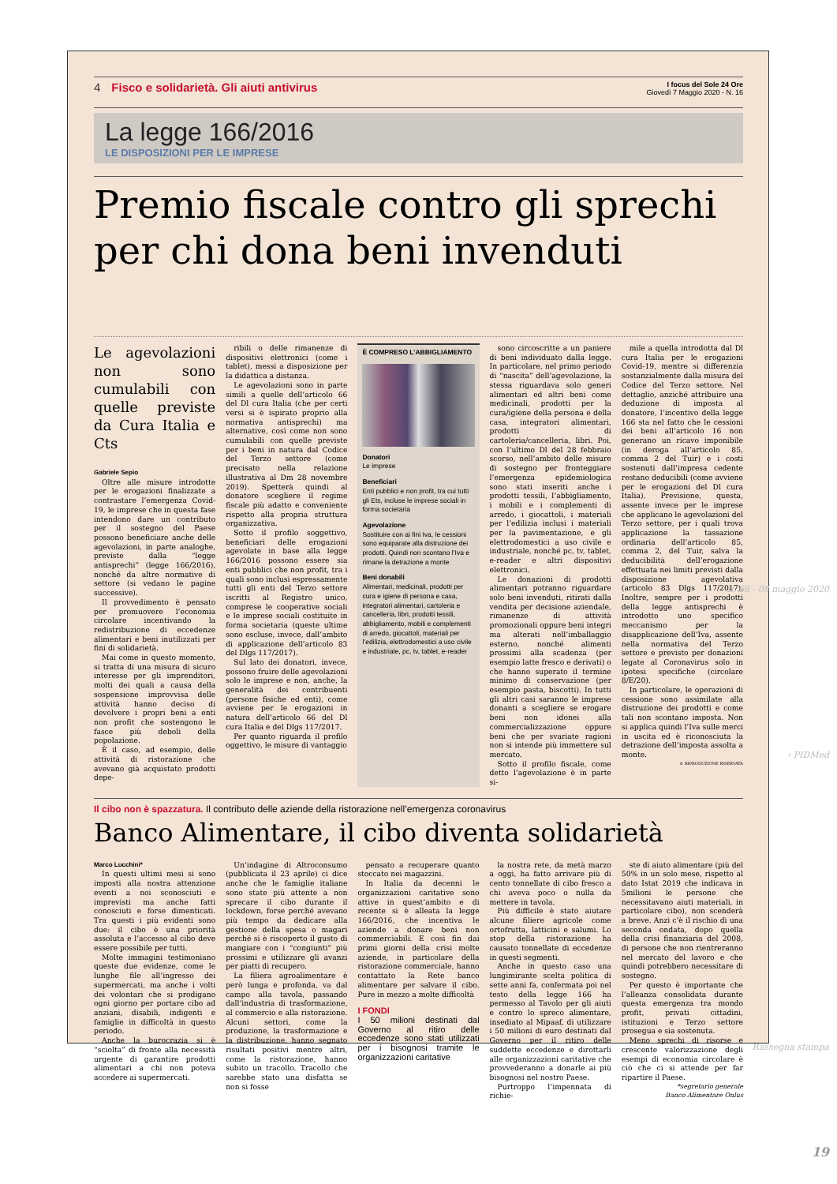4 Fisco e solidarietà. Gli aiuti antivirus
I focus del Sole 24 Ore
Giovedì 7 Maggio 2020 - N. 16
La legge 166/2016
LE DISPOSIZIONI PER LE IMPRESE
Premio fiscale contro gli sprechi per chi dona beni invenduti
Le agevolazioni non sono cumulabili con quelle previste da Cura Italia e Cts
Gabriele Sepio
Oltre alle misure introdotte per le erogazioni finalizzate a contrastare l’emergenza Covid-19, le imprese che in questa fase intendono dare un contributo per il sostegno del Paese possono beneficiare anche delle agevolazioni, in parte analoghe, previste dalla “legge antisprechi” (legge 166/2016), nonché da altre normative di settore (si vedano le pagine successive).
Il provvedimento è pensato per promuovere l’economia circolare incentivando la redistribuzione di eccedenze alimentari e beni inutilizzati per fini di solidarietà.
Mai come in questo momento, si tratta di una misura di sicuro interesse per gli imprenditori, molti dei quali a causa della sospensione improvvisa delle attività hanno deciso di devolvere i propri beni a enti non profit che sostengono le fasce più deboli della popolazione.
È il caso, ad esempio, delle attività di ristorazione che avevano già acquistato prodotti depe-
ribili o delle rimanenze di dispositivi elettronici (come i tablet), messi a disposizione per la didattica a distanza.
Le agevolazioni sono in parte simili a quelle dell’articolo 66 del Dl cura Italia (che per certi versi si è ispirato proprio alla normativa antisprechi) ma alternative, così come non sono cumulabili con quelle previste per i beni in natura dal Codice del Terzo settore (come precisato nella relazione illustrativa al Dm 28 novembre 2019). Spetterà quindi al donatore scegliere il regime fiscale più adatto e conveniente rispetto alla propria struttura organizzativa.
Sotto il profilo soggettivo, beneficiari delle erogazioni agevolate in base alla legge 166/2016 possono essere sia enti pubblici che non profit, tra i quali sono inclusi espressamente tutti gli enti del Terzo settore iscritti al Registro unico, comprese le cooperative sociali e le imprese sociali costituite in forma societaria (queste ultime sono escluse, invece, dall’ambito di applicazione dell’articolo 83 del Dlgs 117/2017).
Sul lato dei donatori, invece, possono fruire delle agevolazioni solo le imprese e non, anche, la generalità dei contribuenti (persone fisiche ed enti), come avviene per le erogazioni in natura dell’articolo 66 del Dl cura Italia e del Dlgs 117/2017.
Per quanto riguarda il profilo oggettivo, le misure di vantaggio
È COMPRESO L’ABBIGLIAMENTO
Donatori
Le imprese
Beneficiari
Enti pubblici e non profit, tra cui tutti gli Ets, incluse le imprese sociali in forma societaria
Agevolazione
Sostituire con ai fini Iva, le cessioni sono equiparate alla distruzione dei prodotti. Quindi non scontano l’Iva e rimane la detrazione a monte
Beni donabili
Alimentari, medicinali, prodotti per cura e igiene di persona e casa, integratori alimentari, cartoleria e cancelleria, libri, prodotti tessili, abbigliamento, mobili e complementi di arredo, giocattoli, materiali per l’edilizia, elettrodomestici a uso civile e industriale, pc, tv, tablet, e-reader
sono circoscritte a un paniere di beni individuato dalla legge. In particolare, nel primo periodo di “nascita” dell’agevolazione, la stessa riguardava solo generi alimentari ed altri beni come medicinali, prodotti per la cura/igiene della persona e della casa, integratori alimentari, prodotti di cartoleria/cancelleria, libri. Poi, con l’ultimo Dl del 28 febbraio scorso, nell’ambito delle misure di sostegno per fronteggiare l’emergenza epidemiologica sono stati inseriti anche i prodotti tessili, l’abbigliamento, i mobili e i complementi di arredo, i giocattoli, i materiali per l’edilizia inclusi i materiali per la pavimentazione, e gli elettrodomestici a uso civile e industriale, nonché pc, tv, tablet, e-reader e altri dispositivi elettronici.
Le donazioni di prodotti alimentari potranno riguardare solo beni invenduti, ritirati dalla vendita per decisione aziendale, rimanenze di attività promozionali oppure beni integri ma alterati nell’imballaggio esterno, nonché alimenti prossimi alla scadenza (per esempio latte fresco e derivati) o che hanno superato il termine minimo di conservazione (per esempio pasta, biscotti). In tutti gli altri casi saranno le imprese donanti a scegliere se erogare beni non idonei alla commercializzazione oppure beni che per svariate ragioni non si intende più immettere sul mercato.
Sotto il profilo fiscale, come detto l’agevolazione è in parte si-
mile a quella introdotta dal Dl cura Italia per le erogazioni Covid-19, mentre si differenzia sostanzialmente dalla misura del Codice del Terzo settore. Nel dettaglio, anziché attribuire una deduzione di imposta al donatore, l’incentivo della legge 166 sta nel fatto che le cessioni dei beni all’articolo 16 non generano un ricavo imponibile (in deroga all’articolo 85, comma 2 del Tuir) e i costi sostenuti dall’impresa cedente restano deducibili (come avviene per le erogazioni del Dl cura Italia). Previsione, questa, assente invece per le imprese che applicano le agevolazioni del Terzo settore, per i quali trova applicazione la tassazione ordinaria dell’articolo 85, comma 2, del Tuir, salva la deducibilità dell’erogazione effettuata nei limiti previsti dalla disposizione agevolativa (articolo 83 Dlgs 117/2017). Inoltre, sempre per i prodotti della legge antisprechi è introdotto uno specifico meccanismo per la disapplicazione dell’Iva, assente nella normativa del Terzo settore e previsto per donazioni legate al Coronavirus solo in ipotesi specifiche (circolare 8/E/20).
In particolare, le operazioni di cessione sono assimilate alla distruzione dei prodotti e come tali non scontano imposta. Non si applica quindi l’Iva sulle merci in uscita ed è riconosciuta la detrazione dell’imposta assolta a monte.
© RIPRODUZIONE RISERVATA
Il cibo non è spazzatura. Il contributo delle aziende della ristorazione nell’emergenza coronavirus
Banco Alimentare, il cibo diventa solidarietà
Marco Lucchini*
In questi ultimi mesi si sono imposti alla nostra attenzione eventi a noi sconosciuti e imprevisti ma anche fatti conosciuti e forse dimenticati. Tra questi i più evidenti sono due: il cibo è una priorità assoluta e l’accesso al cibo deve essere possibile per tutti.
Molte immagini testimoniano queste due evidenze, come le lunghe file all’ingresso dei supermercati, ma anche i volti dei volontari che si prodigano ogni giorno per portare cibo ad anziani, disabili, indigenti e famiglie in difficoltà in questo periodo.
Anche la burocrazia si è “sciolta” di fronte alla necessità urgente di garantire prodotti alimentari a chi non poteva accedere ai supermercati.
Un’indagine di Altroconsumo (pubblicata il 23 aprile) ci dice anche che le famiglie italiane sono state più attente a non sprecare il cibo durante il lockdown, forse perché avevano più tempo da dedicare alla gestione della spesa o magari perché si è riscoperto il gusto di mangiare con i “congiunti” più prossimi e utilizzare gli avanzi per piatti di recupero.
La filiera agroalimentare è però lunga e profonda, va dal campo alla tavola, passando dall’industria di trasformazione, al commercio e alla ristorazione. Alcuni settori, come la produzione, la trasformazione e la distribuzione, hanno segnato risultati positivi mentre altri, come la ristorazione, hanno subito un tracollo. Tracollo che sarebbe stato una disfatta se non si fosse
pensato a recuperare quanto stoccato nei magazzini.
In Italia da decenni le organizzazioni caritative sono attive in quest’ambito e di recente si è alleata la legge 166/2016, che incentiva le aziende a donare beni non commerciabili. E così fin dai primi giorni della crisi molte aziende, in particolare della ristorazione commerciale, hanno contattato la Rete banco alimentare per salvare il cibo. Pure in mezzo a molte difficoltà
I FONDI
I 50 milioni destinati dal Governo al ritiro delle eccedenze sono stati utilizzati per i bisognosi tramite le organizzazioni caritative
la nostra rete, da metà marzo a oggi, ha fatto arrivare più di cento tonnellate di cibo fresco a chi aveva poco o nulla da mettere in tavola.
Più difficile è stato aiutare alcune filiere agricole come ortofrutta, latticini e salumi. Lo stop della ristorazione ha causato tonnellate di eccedenze in questi segmenti.
Anche in questo caso una lungimirante scelta politica di sette anni fa, confermata poi nel testo della legge 166 ha permesso al Tavolo per gli aiuti e contro lo spreco alimentare, insediato al Mipaaf, di utilizzare i 50 milioni di euro destinati dal Governo per il ritiro delle suddette eccedenze e dirottarli alle organizzazioni caritative che provvederanno a donarle ai più bisognosi nel nostro Paese.
Purtroppo l’impennata di richie-
ste di aiuto alimentare (più del 50% in un solo mese, rispetto al dato Istat 2019 che indicava in 5milioni le persone che necessitavano aiuti materiali, in particolare cibo), non scenderà a breve. Anzi c’è il rischio di una seconda ondata, dopo quella della crisi finanziaria del 2008, di persone che non rientreranno nel mercato del lavoro e che quindi potrebbero necessitare di sostegno.
Per questo è importante che l’alleanza consolidata durante questa emergenza tra mondo profit, privati cittadini, istituzioni e Terzo settore prosegua e sia sostenuta.
Meno sprechi di risorse e crescente valorizzazione degli esempi di economia circolare è ciò che ci si attende per far ripartire il Paese.
*segretario generale
Banco Alimentare Onlus
n. 66 - 08 maggio 2020
› PIDMed
Rassegna stampa
19